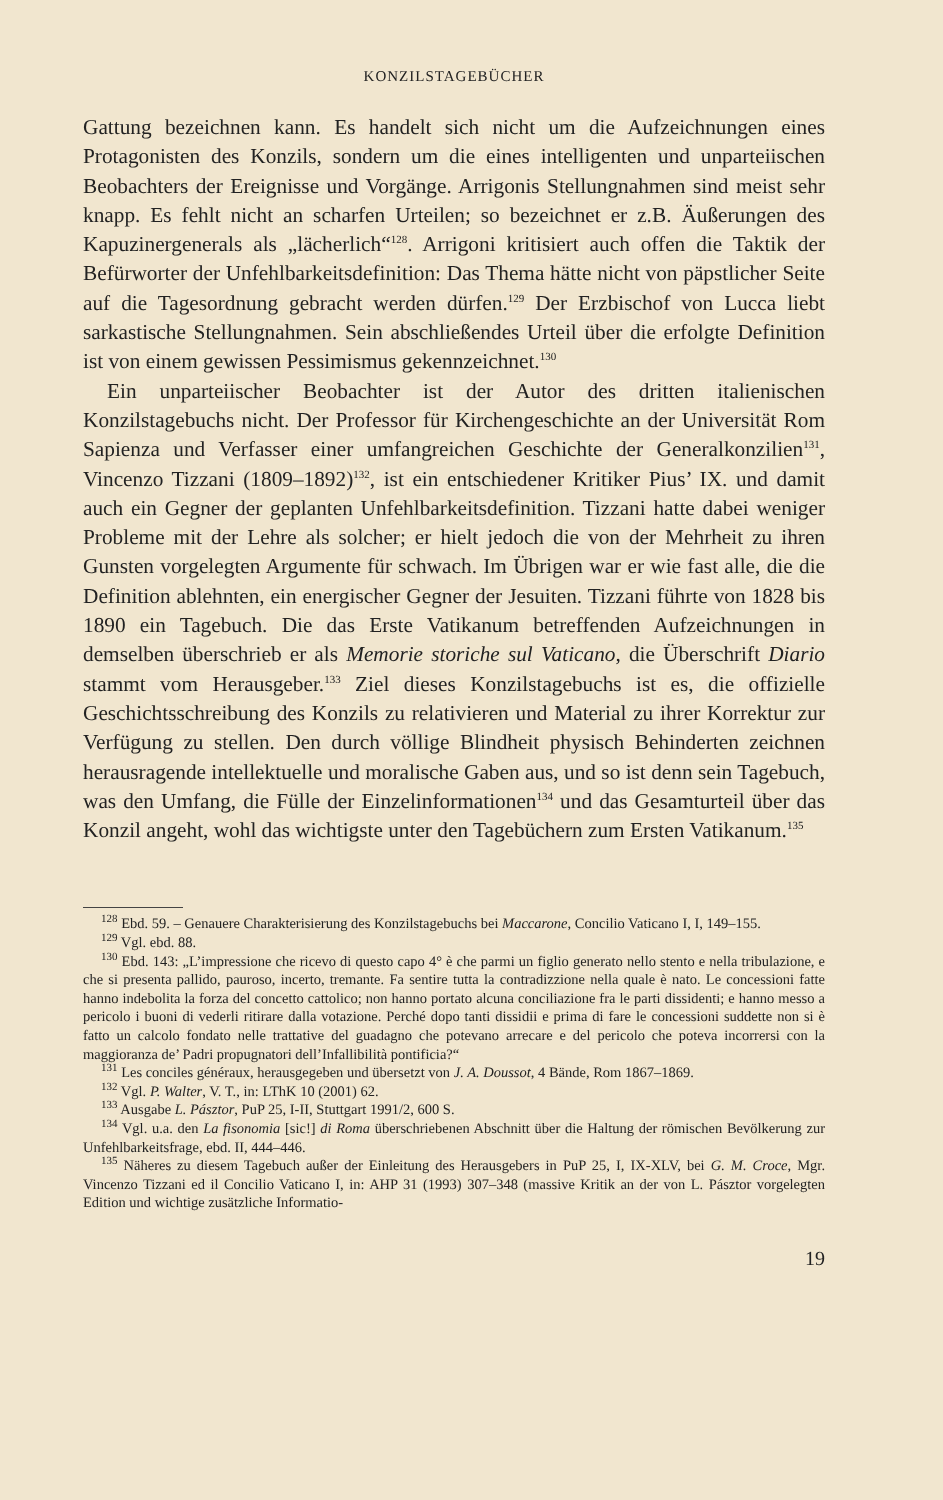KONZILSTAGEBÜCHER
Gattung bezeichnen kann. Es handelt sich nicht um die Aufzeichnungen eines Protagonisten des Konzils, sondern um die eines intelligenten und unparteiischen Beobachters der Ereignisse und Vorgänge. Arrigonis Stellungnahmen sind meist sehr knapp. Es fehlt nicht an scharfen Urteilen; so bezeichnet er z.B. Äußerungen des Kapuzinergenerals als „lächerlich“<sup>128</sup>. Arrigoni kritisiert auch offen die Taktik der Befürworter der Unfehlbarkeitsdefinition: Das Thema hätte nicht von päpstlicher Seite auf die Tagesordnung gebracht werden dürfen.<sup>129</sup> Der Erzbischof von Lucca liebt sarkastische Stellungnahmen. Sein abschließendes Urteil über die erfolgte Definition ist von einem gewissen Pessimismus gekennzeichnet.<sup>130</sup>
Ein unparteiischer Beobachter ist der Autor des dritten italienischen Konzilstagebuchs nicht. Der Professor für Kirchengeschichte an der Universität Rom Sapienza und Verfasser einer umfangreichen Geschichte der Generalkonzilien<sup>131</sup>, Vincenzo Tizzani (1809–1892)<sup>132</sup>, ist ein entschiedener Kritiker Pius’ IX. und damit auch ein Gegner der geplanten Unfehlbarkeitsdefinition. Tizzani hatte dabei weniger Probleme mit der Lehre als solcher; er hielt jedoch die von der Mehrheit zu ihren Gunsten vorgelegten Argumente für schwach. Im Übrigen war er wie fast alle, die die Definition ablehnten, ein energischer Gegner der Jesuiten. Tizzani führte von 1828 bis 1890 ein Tagebuch. Die das Erste Vatikanum betreffenden Aufzeichnungen in demselben überschrieb er als Memorie storiche sul Vaticano, die Überschrift Diario stammt vom Herausgeber.<sup>133</sup> Ziel dieses Konzilstagebuchs ist es, die offizielle Geschichtsschreibung des Konzils zu relativieren und Material zu ihrer Korrektur zur Verfügung zu stellen. Den durch völlige Blindheit physisch Behinderten zeichnen herausragende intellektuelle und moralische Gaben aus, und so ist denn sein Tagebuch, was den Umfang, die Fülle der Einzelinformationen<sup>134</sup> und das Gesamturteil über das Konzil angeht, wohl das wichtigste unter den Tagebüchern zum Ersten Vatikanum.<sup>135</sup>
<sup>128</sup> Ebd. 59. – Genauere Charakterisierung des Konzilstagebuchs bei Maccarone, Concilio Vaticano I, I, 149–155.
<sup>129</sup> Vgl. ebd. 88.
<sup>130</sup> Ebd. 143: „L’impressione che ricevo di questo capo 4° è che parmi un figlio generato nello stento e nella tribulazione, e che si presenta pallido, pauroso, incerto, tremante. Fa sentire tutta la contradizzione nella quale è nato. Le concessioni fatte hanno indebolita la forza del concetto cattolico; non hanno portato alcuna conciliazione fra le parti dissidenti; e hanno messo a pericolo i buoni di vederli ritirare dalla votazione. Perché dopo tanti dissidii e prima di fare le concessioni suddette non si è fatto un calcolo fondato nelle trattative del guadagno che potevano arrecare e del pericolo che poteva incorrersi con la maggioranza de’ Padri propugnatori dell’Infallibilità pontificia?“
<sup>131</sup> Les conciles généraux, herausgegeben und übersetzt von J. A. Doussot, 4 Bände, Rom 1867–1869.
<sup>132</sup> Vgl. P. Walter, V. T., in: LThK 10 (2001) 62.
<sup>133</sup> Ausgabe L. Pásztor, PuP 25, I-II, Stuttgart 1991/2, 600 S.
<sup>134</sup> Vgl. u.a. den La fisonomia [sic!] di Roma überschriebenen Abschnitt über die Haltung der römischen Bevölkerung zur Unfehlbarkeitsfrage, ebd. II, 444–446.
<sup>135</sup> Näheres zu diesem Tagebuch außer der Einleitung des Herausgebers in PuP 25, I, IX-XLV, bei G. M. Croce, Mgr. Vincenzo Tizzani ed il Concilio Vaticano I, in: AHP 31 (1993) 307–348 (massive Kritik an der von L. Pásztor vorgelegten Edition und wichtige zusätzliche Informatio-
19